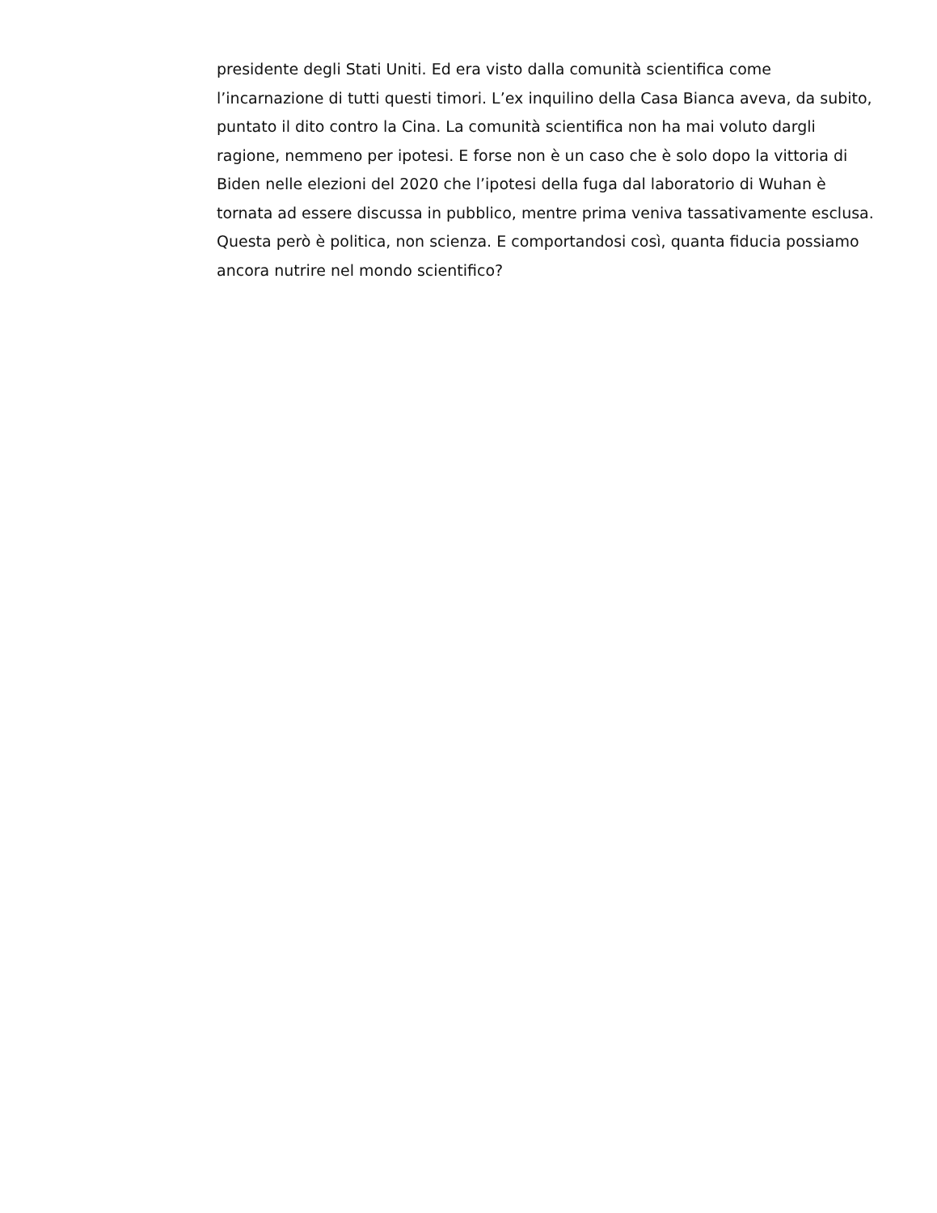presidente degli Stati Uniti. Ed era visto dalla comunità scientifica come l’incarnazione di tutti questi timori. L’ex inquilino della Casa Bianca aveva, da subito, puntato il dito contro la Cina. La comunità scientifica non ha mai voluto dargli ragione, nemmeno per ipotesi. E forse non è un caso che è solo dopo la vittoria di Biden nelle elezioni del 2020 che l’ipotesi della fuga dal laboratorio di Wuhan è tornata ad essere discussa in pubblico, mentre prima veniva tassativamente esclusa. Questa però è politica, non scienza. E comportandosi così, quanta fiducia possiamo ancora nutrire nel mondo scientifico?